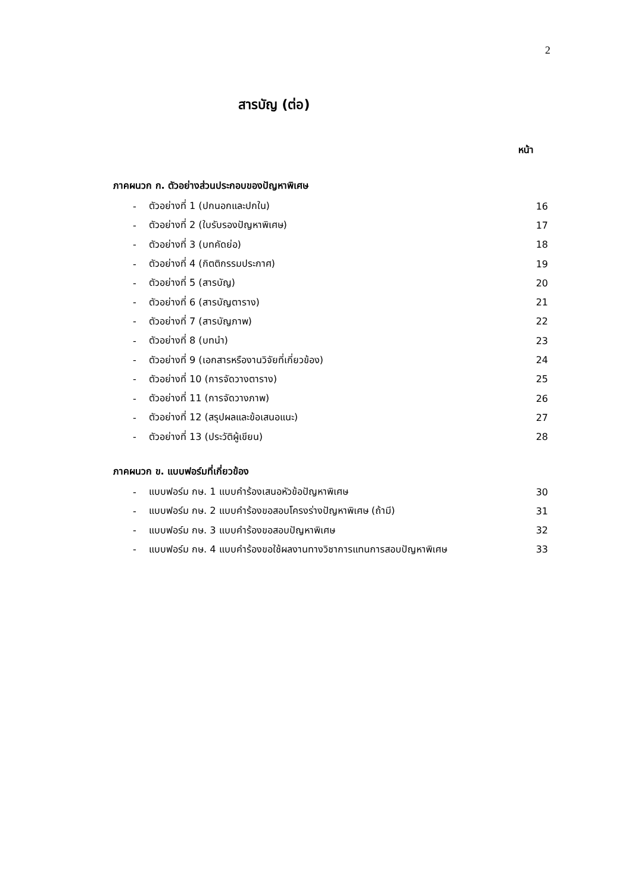2
สารบัญ (ต่อ)
หน้า
ภาคผนวก ก. ตัวอย่างส่วนประกอบของปัญหาพิเศษ
- ตัวอย่างที่ 1 (ปกนอกและปกใน) 16
- ตัวอย่างที่ 2 (ใบรับรองปัญหาพิเศษ) 17
- ตัวอย่างที่ 3 (บทคัดย่อ) 18
- ตัวอย่างที่ 4 (กิตติกรรมประกาศ) 19
- ตัวอย่างที่ 5 (สารบัญ) 20
- ตัวอย่างที่ 6 (สารบัญตาราง) 21
- ตัวอย่างที่ 7 (สารบัญภาพ) 22
- ตัวอย่างที่ 8 (บทนำ) 23
- ตัวอย่างที่ 9 (เอกสารหรืองานวิจัยที่เกี่ยวข้อง) 24
- ตัวอย่างที่ 10 (การจัดวางตาราง) 25
- ตัวอย่างที่ 11 (การจัดวางภาพ) 26
- ตัวอย่างที่ 12 (สรุปผลและข้อเสนอแนะ) 27
- ตัวอย่างที่ 13 (ประวัติผู้เขียน) 28
ภาคผนวก ข. แบบฟอร์มที่เกี่ยวข้อง
- แบบฟอร์ม กษ. 1 แบบคำร้องเสนอหัวข้อปัญหาพิเศษ 30
- แบบฟอร์ม กษ. 2 แบบคำร้องขอสอบโครงร่างปัญหาพิเศษ (ถ้ามี) 31
- แบบฟอร์ม กษ. 3 แบบคำร้องขอสอบปัญหาพิเศษ 32
- แบบฟอร์ม กษ. 4 แบบคำร้องขอใช้ผลงานทางวิชาการแทนการสอบปัญหาพิเศษ 33